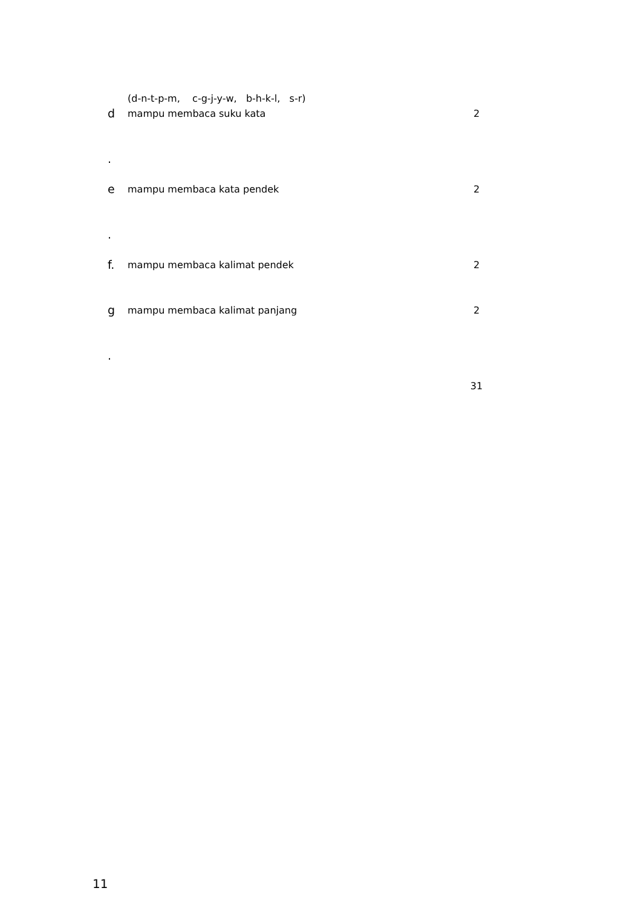| | (d-n-t-p-m, c-g-j-y-w, b-h-k-l, s-r) | |
| d . | mampu membaca suku kata | 2 |
| e . | mampu membaca kata pendek | 2 |
| f. | mampu membaca kalimat pendek | 2 |
| g . | mampu membaca kalimat panjang | 2 |
| | | 31 |
11